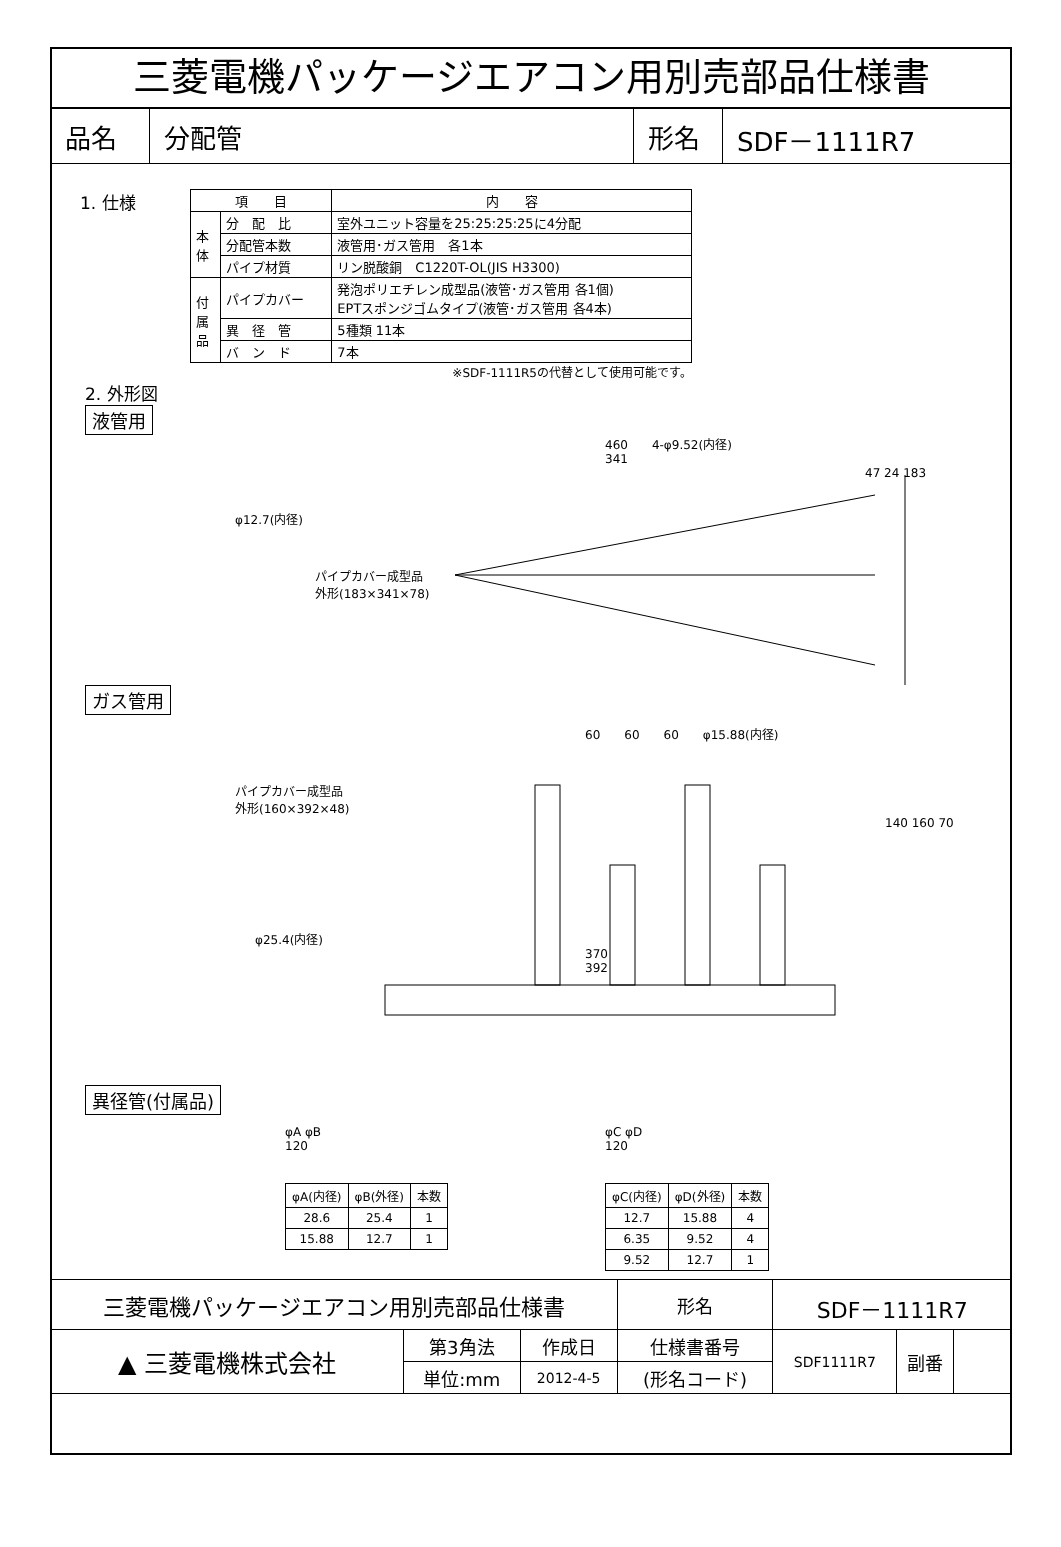三菱電機パッケージエアコン用別売部品仕様書
| 品名 | 分配管 | 形名 | SDF－1111R7 |
1. 仕様
| 項 目 | | 内 容 |
| --- | --- | --- |
| 本 体 | 分 配 比 | 室外ユニット容量を25:25:25:25に4分配 |
| | 分配管本数 | 液管用･ガス管用 各1本 |
| | パイプ材質 | リン脱酸銅 C1220T-OL(JIS H3300) |
| 付 属 品 | パイプカバー | 発泡ポリエチレン成型品(液管･ガス管用 各1個) EPTスポンジゴムタイプ(液管･ガス管用 各4本) |
| | 異 径 管 | 5種類 11本 |
| | バ ン ド | 7本 |
※SDF-1111R5の代替として使用可能です。
2. 外形図
液管用
460　　4-φ9.52(内径)
341
47 24 183
φ12.7(内径)
パイプカバー成型品
外形(183×341×78)
ガス管用
60　　60　　60　　φ15.88(内径)
パイプカバー成型品
外形(160×392×48)
140 160 70
φ25.4(内径)
370
392
異径管(付属品)
φA φB
120
| φA(内径) | φB(外径) | 本数 |
| --- | --- | --- |
| 28.6 | 25.4 | 1 |
| 15.88 | 12.7 | 1 |
φC φD
120
| φC(内径) | φD(外径) | 本数 |
| --- | --- | --- |
| 12.7 | 15.88 | 4 |
| 6.35 | 9.52 | 4 |
| 9.52 | 12.7 | 1 |
| 三菱電機パッケージエアコン用別売部品仕様書 | | | 形名 | SDF－1111R7 | | |
| ▲ 三菱電機株式会社 | 第3角法 | 作成日 | 仕様書番号 | SDF1111R7 | 副番 | |
| | 単位:mm | 2012-4-5 | (形名コード) | | | |